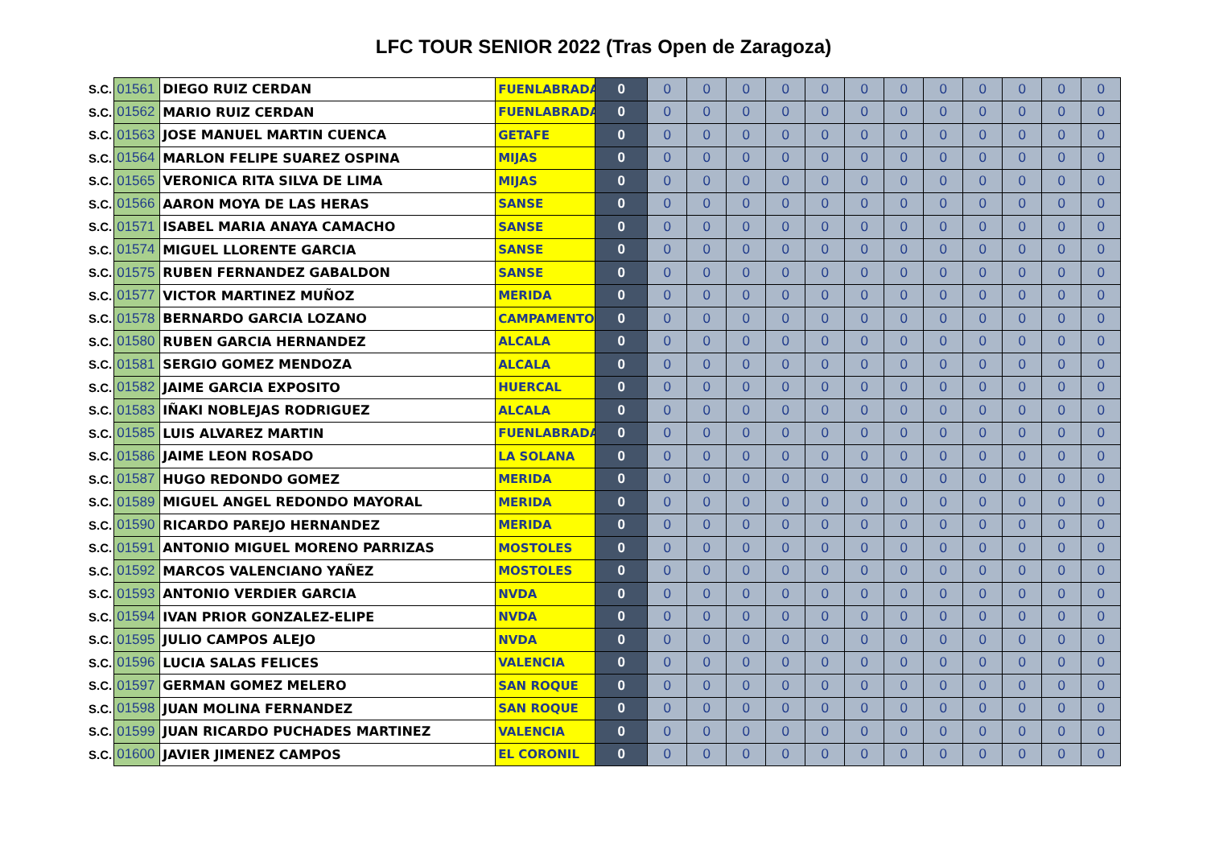LFC TOUR SENIOR 2022 (Tras Open de Zaragoza)
| S.C. | 01561 | DIEGO RUIZ CERDAN | FUENLABRADA | 0 | 0 | 0 | 0 | 0 | 0 | 0 | 0 | 0 | 0 | 0 | 0 | 0 |
| S.C. | 01562 | MARIO RUIZ CERDAN | FUENLABRADA | 0 | 0 | 0 | 0 | 0 | 0 | 0 | 0 | 0 | 0 | 0 | 0 | 0 |
| S.C. | 01563 | JOSE MANUEL MARTIN CUENCA | GETAFE | 0 | 0 | 0 | 0 | 0 | 0 | 0 | 0 | 0 | 0 | 0 | 0 | 0 |
| S.C. | 01564 | MARLON FELIPE SUAREZ OSPINA | MIJAS | 0 | 0 | 0 | 0 | 0 | 0 | 0 | 0 | 0 | 0 | 0 | 0 | 0 |
| S.C. | 01565 | VERONICA RITA SILVA DE LIMA | MIJAS | 0 | 0 | 0 | 0 | 0 | 0 | 0 | 0 | 0 | 0 | 0 | 0 | 0 |
| S.C. | 01566 | AARON MOYA DE LAS HERAS | SANSE | 0 | 0 | 0 | 0 | 0 | 0 | 0 | 0 | 0 | 0 | 0 | 0 | 0 |
| S.C. | 01571 | ISABEL MARIA ANAYA CAMACHO | SANSE | 0 | 0 | 0 | 0 | 0 | 0 | 0 | 0 | 0 | 0 | 0 | 0 | 0 |
| S.C. | 01574 | MIGUEL LLORENTE GARCIA | SANSE | 0 | 0 | 0 | 0 | 0 | 0 | 0 | 0 | 0 | 0 | 0 | 0 | 0 |
| S.C. | 01575 | RUBEN FERNANDEZ GABALDON | SANSE | 0 | 0 | 0 | 0 | 0 | 0 | 0 | 0 | 0 | 0 | 0 | 0 | 0 |
| S.C. | 01577 | VICTOR MARTINEZ MUÑOZ | MERIDA | 0 | 0 | 0 | 0 | 0 | 0 | 0 | 0 | 0 | 0 | 0 | 0 | 0 |
| S.C. | 01578 | BERNARDO GARCIA LOZANO | CAMPAMENTO | 0 | 0 | 0 | 0 | 0 | 0 | 0 | 0 | 0 | 0 | 0 | 0 | 0 |
| S.C. | 01580 | RUBEN GARCIA HERNANDEZ | ALCALA | 0 | 0 | 0 | 0 | 0 | 0 | 0 | 0 | 0 | 0 | 0 | 0 | 0 |
| S.C. | 01581 | SERGIO GOMEZ MENDOZA | ALCALA | 0 | 0 | 0 | 0 | 0 | 0 | 0 | 0 | 0 | 0 | 0 | 0 | 0 |
| S.C. | 01582 | JAIME GARCIA EXPOSITO | HUERCAL | 0 | 0 | 0 | 0 | 0 | 0 | 0 | 0 | 0 | 0 | 0 | 0 | 0 |
| S.C. | 01583 | IÑAKI NOBLEJAS RODRIGUEZ | ALCALA | 0 | 0 | 0 | 0 | 0 | 0 | 0 | 0 | 0 | 0 | 0 | 0 | 0 |
| S.C. | 01585 | LUIS ALVAREZ MARTIN | FUENLABRADA | 0 | 0 | 0 | 0 | 0 | 0 | 0 | 0 | 0 | 0 | 0 | 0 | 0 |
| S.C. | 01586 | JAIME LEON ROSADO | LA SOLANA | 0 | 0 | 0 | 0 | 0 | 0 | 0 | 0 | 0 | 0 | 0 | 0 | 0 |
| S.C. | 01587 | HUGO REDONDO GOMEZ | MERIDA | 0 | 0 | 0 | 0 | 0 | 0 | 0 | 0 | 0 | 0 | 0 | 0 | 0 |
| S.C. | 01589 | MIGUEL ANGEL REDONDO MAYORAL | MERIDA | 0 | 0 | 0 | 0 | 0 | 0 | 0 | 0 | 0 | 0 | 0 | 0 | 0 |
| S.C. | 01590 | RICARDO PAREJO HERNANDEZ | MERIDA | 0 | 0 | 0 | 0 | 0 | 0 | 0 | 0 | 0 | 0 | 0 | 0 | 0 |
| S.C. | 01591 | ANTONIO MIGUEL MORENO PARRIZAS | MOSTOLES | 0 | 0 | 0 | 0 | 0 | 0 | 0 | 0 | 0 | 0 | 0 | 0 | 0 |
| S.C. | 01592 | MARCOS VALENCIANO YAÑEZ | MOSTOLES | 0 | 0 | 0 | 0 | 0 | 0 | 0 | 0 | 0 | 0 | 0 | 0 | 0 |
| S.C. | 01593 | ANTONIO VERDIER GARCIA | NVDA | 0 | 0 | 0 | 0 | 0 | 0 | 0 | 0 | 0 | 0 | 0 | 0 | 0 |
| S.C. | 01594 | IVAN PRIOR GONZALEZ-ELIPE | NVDA | 0 | 0 | 0 | 0 | 0 | 0 | 0 | 0 | 0 | 0 | 0 | 0 | 0 |
| S.C. | 01595 | JULIO CAMPOS ALEJO | NVDA | 0 | 0 | 0 | 0 | 0 | 0 | 0 | 0 | 0 | 0 | 0 | 0 | 0 |
| S.C. | 01596 | LUCIA SALAS FELICES | VALENCIA | 0 | 0 | 0 | 0 | 0 | 0 | 0 | 0 | 0 | 0 | 0 | 0 | 0 |
| S.C. | 01597 | GERMAN GOMEZ MELERO | SAN ROQUE | 0 | 0 | 0 | 0 | 0 | 0 | 0 | 0 | 0 | 0 | 0 | 0 | 0 |
| S.C. | 01598 | JUAN MOLINA FERNANDEZ | SAN ROQUE | 0 | 0 | 0 | 0 | 0 | 0 | 0 | 0 | 0 | 0 | 0 | 0 | 0 |
| S.C. | 01599 | JUAN RICARDO PUCHADES MARTINEZ | VALENCIA | 0 | 0 | 0 | 0 | 0 | 0 | 0 | 0 | 0 | 0 | 0 | 0 | 0 |
| S.C. | 01600 | JAVIER JIMENEZ CAMPOS | EL CORONIL | 0 | 0 | 0 | 0 | 0 | 0 | 0 | 0 | 0 | 0 | 0 | 0 | 0 |